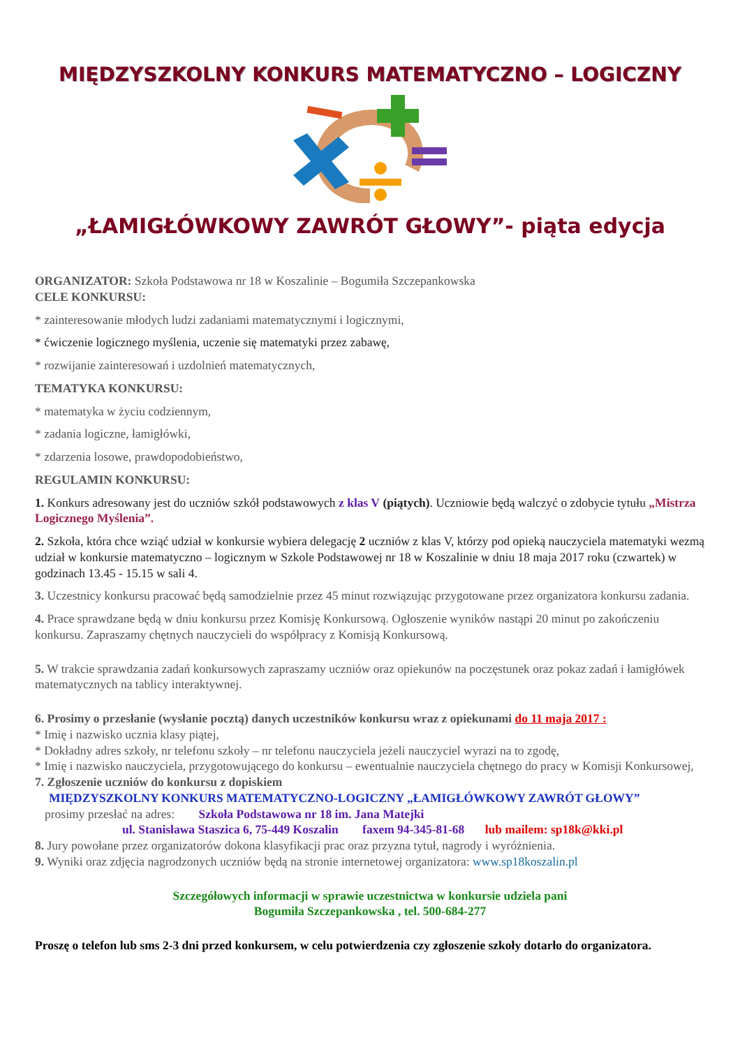MIĘDZYSZKOLNY KONKURS MATEMATYCZNO – LOGICZNY
„ŁAMIGŁÓWKOWY ZAWRÓT GŁOWY”- piąta edycja
ORGANIZATOR: Szkoła Podstawowa nr 18 w Koszalinie – Bogumiła Szczepankowska
CELE KONKURSU:
* zainteresowanie młodych ludzi zadaniami matematycznymi i logicznymi,
* ćwiczenie logicznego myślenia, uczenie się matematyki przez zabawę,
* rozwijanie zainteresowań i uzdolnień matematycznych,
TEMATYKA KONKURSU:
* matematyka w życiu codziennym,
* zadania logiczne, łamigłówki,
* zdarzenia losowe, prawdopodobieństwo,
REGULAMIN KONKURSU:
1. Konkurs adresowany jest do uczniów szkół podstawowych z klas V (piątych). Uczniowie będą walczyć o zdobycie tytułu „Mistrza Logicznego Myślenia”.
2. Szkoła, która chce wziąć udział w konkursie wybiera delegację 2 uczniów z klas V, którzy pod opieką nauczyciela matematyki wezmą udział w konkursie matematyczno – logicznym w Szkole Podstawowej nr 18 w Koszalinie w dniu 18 maja 2017 roku (czwartek) w godzinach 13.45 - 15.15 w sali 4.
3. Uczestnicy konkursu pracować będą samodzielnie przez 45 minut rozwiązując przygotowane przez organizatora konkursu zadania.
4. Prace sprawdzane będą w dniu konkursu przez Komisję Konkursową. Ogłoszenie wyników nastąpi 20 minut po zakończeniu konkursu. Zapraszamy chętnych nauczycieli do współpracy z Komisją Konkursową.
5. W trakcie sprawdzania zadań konkursowych zapraszamy uczniów oraz opiekunów na poczęstunek oraz pokaz zadań i łamigłówek matematycznych na tablicy interaktywnej.
6. Prosimy o przesłanie (wysłanie pocztą) danych uczestników konkursu wraz z opiekunami do 11 maja 2017 :
* Imię i nazwisko ucznia klasy piątej,
* Dokładny adres szkoły, nr telefonu szkoły – nr telefonu nauczyciela jeżeli nauczyciel wyrazi na to zgodę,
* Imię i nazwisko nauczyciela, przygotowującego do konkursu – ewentualnie nauczyciela chętnego do pracy w Komisji Konkursowej,
7. Zgłoszenie uczniów do konkursu z dopiskiem
MIĘDZYSZKOLNY KONKURS MATEMATYCZNO-LOGICZNY „ŁAMIGŁÓWKOWY ZAWRÓT GŁOWY”
prosimy przesłać na adres: Szkoła Podstawowa nr 18 im. Jana Matejki
ul. Stanisława Staszica 6, 75-449 Koszalin faxem 94-345-81-68 lub mailem: sp18k@kki.pl
8. Jury powołane przez organizatorów dokona klasyfikacji prac oraz przyzna tytuł, nagrody i wyróżnienia.
9. Wyniki oraz zdjęcia nagrodzonych uczniów będą na stronie internetowej organizatora: www.sp18koszalin.pl
Szczegółowych informacji w sprawie uczestnictwa w konkursie udziela pani
Bogumiła Szczepankowska , tel. 500-684-277
Proszę o telefon lub sms 2-3 dni przed konkursem, w celu potwierdzenia czy zgłoszenie szkoły dotarło do organizatora.